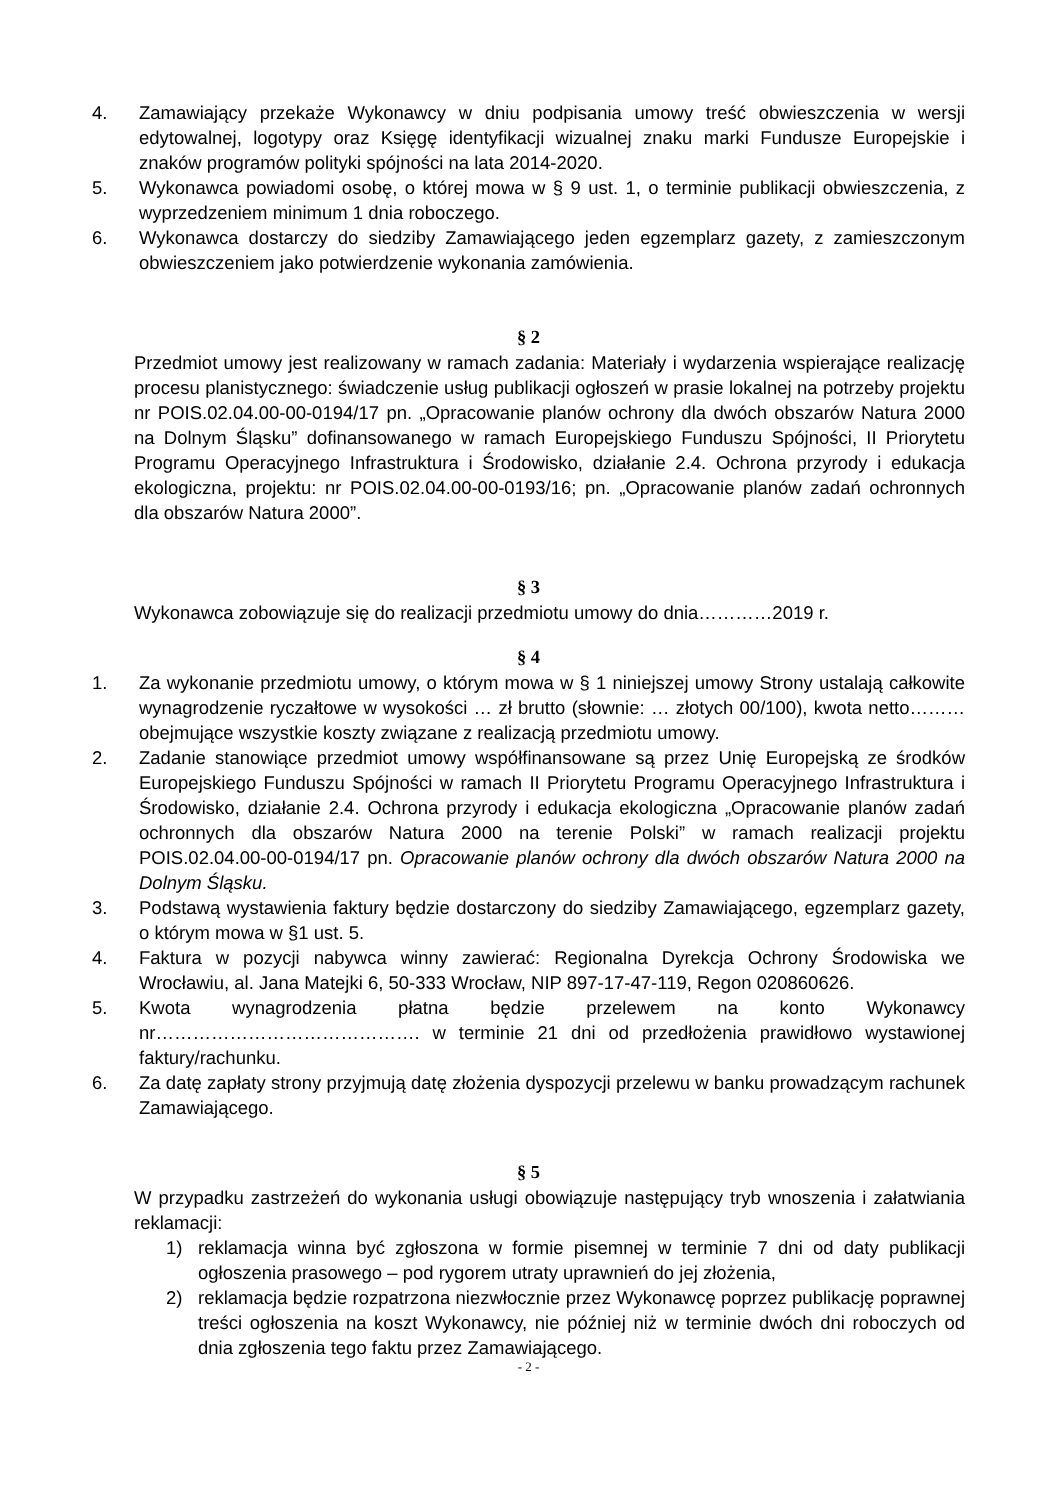4. Zamawiający przekaże Wykonawcy w dniu podpisania umowy treść obwieszczenia w wersji edytowalnej, logotypy oraz Księgę identyfikacji wizualnej znaku marki Fundusze Europejskie i znaków programów polityki spójności na lata 2014-2020.
5. Wykonawca powiadomi osobę, o której mowa w § 9 ust. 1, o terminie publikacji obwieszczenia, z wyprzedzeniem minimum 1 dnia roboczego.
6. Wykonawca dostarczy do siedziby Zamawiającego jeden egzemplarz gazety, z zamieszczonym obwieszczeniem jako potwierdzenie wykonania zamówienia.
§ 2
Przedmiot umowy jest realizowany w ramach zadania: Materiały i wydarzenia wspierające realizację procesu planistycznego: świadczenie usług publikacji ogłoszeń w prasie lokalnej na potrzeby projektu nr POIS.02.04.00-00-0194/17 pn. „Opracowanie planów ochrony dla dwóch obszarów Natura 2000 na Dolnym Śląsku” dofinansowanego w ramach Europejskiego Funduszu Spójności, II Priorytetu Programu Operacyjnego Infrastruktura i Środowisko, działanie 2.4. Ochrona przyrody i edukacja ekologiczna, projektu: nr POIS.02.04.00-00-0193/16; pn. „Opracowanie planów zadań ochronnych dla obszarów Natura 2000”.
§ 3
Wykonawca zobowiązuje się do realizacji przedmiotu umowy do dnia…………2019 r.
§ 4
1. Za wykonanie przedmiotu umowy, o którym mowa w § 1 niniejszej umowy Strony ustalają całkowite wynagrodzenie ryczałtowe w wysokości … zł brutto (słownie: … złotych 00/100), kwota netto……… obejmujące wszystkie koszty związane z realizacją przedmiotu umowy.
2. Zadanie stanowiące przedmiot umowy współfinansowane są przez Unię Europejską ze środków Europejskiego Funduszu Spójności w ramach II Priorytetu Programu Operacyjnego Infrastruktura i Środowisko, działanie 2.4. Ochrona przyrody i edukacja ekologiczna „Opracowanie planów zadań ochronnych dla obszarów Natura 2000 na terenie Polski” w ramach realizacji projektu POIS.02.04.00-00-0194/17 pn. Opracowanie planów ochrony dla dwóch obszarów Natura 2000 na Dolnym Śląsku.
3. Podstawą wystawienia faktury będzie dostarczony do siedziby Zamawiającego, egzemplarz gazety, o którym mowa w §1 ust. 5.
4. Faktura w pozycji nabywca winny zawierać: Regionalna Dyrekcja Ochrony Środowiska we Wrocławiu, al. Jana Matejki 6, 50-333 Wrocław, NIP 897-17-47-119, Regon 020860626.
5. Kwota wynagrodzenia płatna będzie przelewem na konto Wykonawcy nr……………………………………. w terminie 21 dni od przedłożenia prawidłowo wystawionej faktury/rachunku.
6. Za datę zapłaty strony przyjmują datę złożenia dyspozycji przelewu w banku prowadzącym rachunek Zamawiającego.
§ 5
W przypadku zastrzeżeń do wykonania usługi obowiązuje następujący tryb wnoszenia i załatwiania reklamacji:
1) reklamacja winna być zgłoszona w formie pisemnej w terminie 7 dni od daty publikacji ogłoszenia prasowego – pod rygorem utraty uprawnień do jej złożenia,
2) reklamacja będzie rozpatrzona niezwłocznie przez Wykonawcę poprzez publikację poprawnej treści ogłoszenia na koszt Wykonawcy, nie później niż w terminie dwóch dni roboczych od dnia zgłoszenia tego faktu przez Zamawiającego.
- 2 -